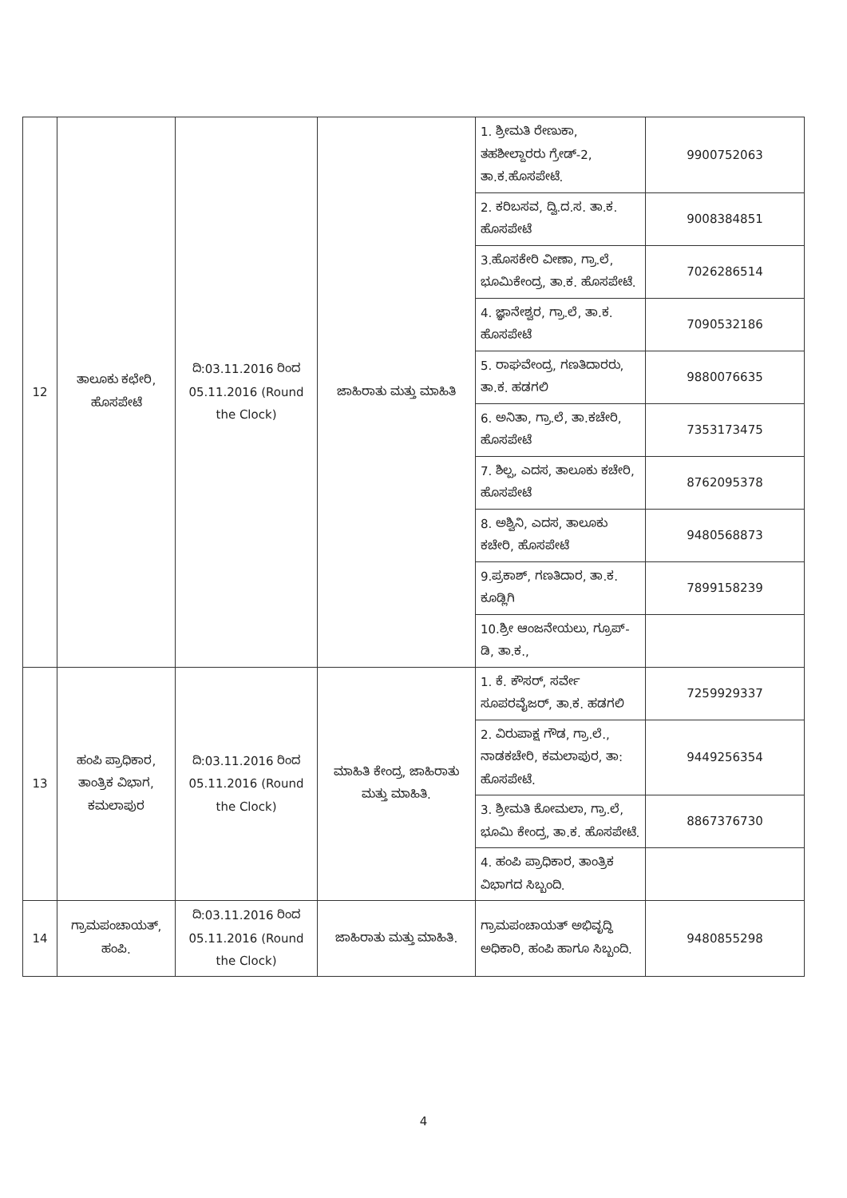| 12 | ತಾಲೂಕು ಕಛೇರಿ, ಹೊಸಪೇಟೆ | ದಿ:03.11.2016 ರಿಂದ 05.11.2016 (Round the Clock) | ಜಾಹಿರಾತು ಮತ್ತು ಮಾಹಿತಿ | 1. ಶ್ರೀಮತಿ ರೇಣುಕಾ, ತಹಶೀಲ್ದಾರರು ಗ್ರೇಡ್-2, ತಾ.ಕ.ಹೊಸಪೇಟೆ. | 9900752063 |
| | | | | 2. ಕರಿಬಸವ, ದ್ವಿ.ದ.ಸ. ತಾ.ಕ. ಹೊಸಪೇಟೆ | 9008384851 |
| | | | | 3.ಹೊಸಕೇರಿ ವೀಣಾ, ಗ್ರಾ.ಲೆ, ಭೂಮಿಕೇಂದ್ರ, ತಾ.ಕ. ಹೊಸಪೇಟೆ. | 7026286514 |
| | | | | 4. ಜ್ಞಾನೇಶ್ವರ, ಗ್ರಾ.ಲೆ, ತಾ.ಕ. ಹೊಸಪೇಟೆ | 7090532186 |
| | | | | 5. ರಾಘವೇಂದ್ರ, ಗಣತಿದಾರರು, ತಾ.ಕ. ಹಡಗಲಿ | 9880076635 |
| | | | | 6. ಅನಿತಾ, ಗ್ರಾ.ಲೆ, ತಾ.ಕಚೇರಿ, ಹೊಸಪೇಟೆ | 7353173475 |
| | | | | 7. ಶಿಲ್ಪ, ಎದಸ, ತಾಲೂಕು ಕಚೇರಿ, ಹೊಸಪೇಟೆ | 8762095378 |
| | | | | 8. ಅಶ್ವಿನಿ, ಎದಸ, ತಾಲೂಕು ಕಚೇರಿ, ಹೊಸಪೇಟೆ | 9480568873 |
| | | | | 9.ಪ್ರಕಾಶ್, ಗಣತಿದಾರ, ತಾ.ಕ. ಕೂಡ್ಲಿಗಿ | 7899158239 |
| | | | | 10.ಶ್ರೀ ಆಂಜನೇಯಲು, ಗ್ರೂಪ್-ಡಿ, ತಾ.ಕ., | |
| 13 | ಹಂಪಿ ಪ್ರಾಧಿಕಾರ, ತಾಂತ್ರಿಕ ವಿಭಾಗ, ಕಮಲಾಪುರ | ದಿ:03.11.2016 ರಿಂದ 05.11.2016 (Round the Clock) | ಮಾಹಿತಿ ಕೇಂದ್ರ, ಜಾಹಿರಾತು ಮತ್ತು ಮಾಹಿತಿ. | 1. ಕೆ. ಕೌಸರ್, ಸರ್ವೇ ಸೂಪರವೈಜರ್, ತಾ.ಕ. ಹಡಗಲಿ | 7259929337 |
| | | | | 2. ವಿರುಪಾಕ್ಷ ಗೌಡ, ಗ್ರಾ.ಲೆ., ನಾಡಕಚೇರಿ, ಕಮಲಾಪುರ, ತಾ: ಹೊಸಪೇಟೆ. | 9449256354 |
| | | | | 3. ಶ್ರೀಮತಿ ಕೋಮಲಾ, ಗ್ರಾ.ಲೆ, ಭೂಮಿ ಕೇಂದ್ರ, ತಾ.ಕ. ಹೊಸಪೇಟೆ. | 8867376730 |
| | | | | 4. ಹಂಪಿ ಪ್ರಾಧಿಕಾರ, ತಾಂತ್ರಿಕ ವಿಭಾಗದ ಸಿಬ್ಬಂದಿ. | |
| 14 | ಗ್ರಾಮಪಂಚಾಯತ್, ಹಂಪಿ. | ದಿ:03.11.2016 ರಿಂದ 05.11.2016 (Round the Clock) | ಜಾಹಿರಾತು ಮತ್ತು ಮಾಹಿತಿ. | ಗ್ರಾಮಪಂಚಾಯತ್ ಅಭಿವೃದ್ಧಿ ಅಧಿಕಾರಿ, ಹಂಪಿ ಹಾಗೂ ಸಿಬ್ಬಂದಿ. | 9480855298 |
4